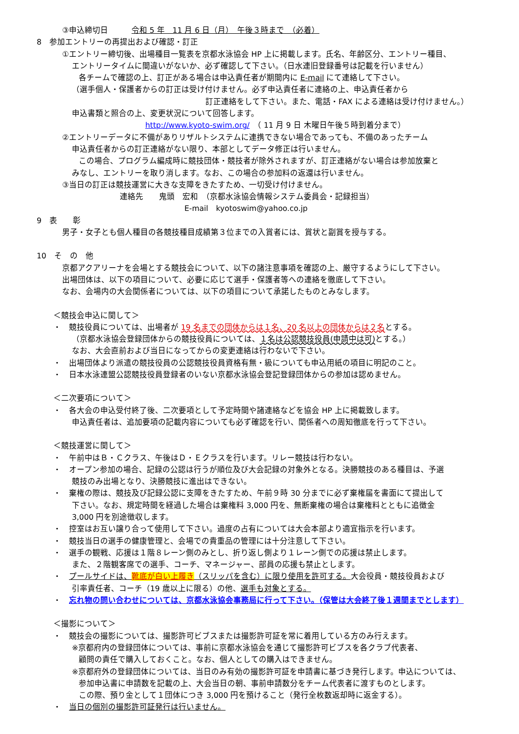③申込締切日　　　令和 5 年　11 月 6 日（月）　午後３時まで　（必着）
8　参加エントリーの再提出および確認・訂正
①エントリー締切後、出場種目一覧表を京都水泳協会 HP 上に掲載します。氏名、年齢区分、エントリー種目、
エントリータイムに間違いがないか、必ず確認して下さい。（日水連旧登録番号は記載を行いません）
各チームで確認の上、訂正がある場合は申込責任者が期間内に E-mail にて連絡して下さい。
（選手個人・保護者からの訂正は受け付けません。必ず申込責任者に連絡の上、申込責任者から
訂正連絡をして下さい。また、電話・FAX による連絡は受け付けません。）
申込書類と照合の上、変更状況について回答します。
http://www.kyoto-swim.org/　（ 11 月 9 日 木曜日午後５時到着分まで）
②エントリーデータに不備がありリザルトシステムに連携できない場合であっても、不備のあったチーム
申込責任者からの訂正連絡がない限り、本部としてデータ修正は行いません。
この場合、プログラム編成時に競技団体・競技者が除外されますが、訂正連絡がない場合は参加放棄と
みなし、エントリーを取り消します。なお、この場合の参加料の返還は行いません。
③当日の訂正は競技運営に大きな支障をきたすため、一切受け付けません。
連絡先　　鬼頭　宏和　（京都水泳協会情報システム委員会・記録担当）
E-mail　kyotoswim@yahoo.co.jp
9　表　　彰
男子・女子とも個人種目の各競技種目成績第３位までの入賞者には、賞状と副賞を授与する。
10　そ　の　他
京都アクアリーナを会場とする競技会について、以下の諸注意事項を確認の上、厳守するようにして下さい。
出場団体は、以下の項目について、必要に応じて選手・保護者等への連絡を徹底して下さい。
なお、会場内の大会関係者については、以下の項目について承諾したものとみなします。
＜競技会申込に関して＞
・　競技役員については、出場者が 19 名までの団体からは１名、20 名以上の団体からは２名とする。
（京都水泳協会登録団体からの競技役員については、１名は公認競技役員(申請中は可) とする。）
なお、大会直前および当日になってからの変更連絡は行わないで下さい。
・　出場団体より派遣の競技役員の公認競技役員資格有無・級についても申込用紙の項目に明記のこと。
・　日本水泳連盟公認競技役員登録者のいない京都水泳協会登記登録団体からの参加は認めません。
＜二次要項について＞
・　各大会の申込受付終了後、二次要項として予定時間や諸連絡などを協会 HP 上に掲載致します。
申込責任者は、追加要項の記載内容についても必ず確認を行い、関係者への周知徹底を行って下さい。
＜競技運営に関して＞
・　午前中はＢ・Ｃクラス、午後はＤ・Ｅクラスを行います。リレー競技は行わない。
・　オープン参加の場合、記録の公認は行うが順位及び大会記録の対象外となる。決勝競技のある種目は、予選
競技のみ出場となり、決勝競技に進出はできない。
・　棄権の際は、競技及び記録公認に支障をきたすため、午前９時 30 分までに必ず棄権届を書面にて提出して
下さい。なお、規定時間を経過した場合は棄権料 3,000 円を、無断棄権の場合は棄権料とともに追徴金
3,000 円を別途徴収します。
・　控室はお互い譲り合って使用して下さい。過度の占有については大会本部より適宜指示を行います。
・　競技当日の選手の健康管理と、会場での貴重品の管理には十分注意して下さい。
・　選手の観戦、応援は１階８レーン側のみとし、折り返し側より１レーン側での応援は禁止します。
また、２階観客席での選手、コーチ、マネージャー、部員の応援も禁止とします。
・　プールサイドは、靴底が白い上履き（スリッパを含む）に限り使用を許可する。大会役員・競技役員および
引率責任者、コーチ（19 歳以上に限る）の他、選手も対象とする。
・　忘れ物の問い合わせについては、京都水泳協会事務局に行って下さい。（保管は大会終了後１週間までとします）
＜撮影について＞
・　競技会の撮影については、撮影許可ビブスまたは撮影許可証を常に着用している方のみ行えます。
※京都府内の登録団体については、事前に京都水泳協会を通じて撮影許可ビブスを各クラブ代表者、
顧問の責任で購入しておくこと。なお、個人としての購入はできません。
※京都府外の登録団体については、当日のみ有効の撮影許可証を申請書に基づき発行します。申込については、
参加申込書に申請数を記載の上、大会当日の朝、事前申請数分をチーム代表者に渡すものとします。
この際、預り金として１団体につき 3,000 円を預けること（発行全枚数返却時に返金する）。
・　当日の個別の撮影許可証発行は行いません。